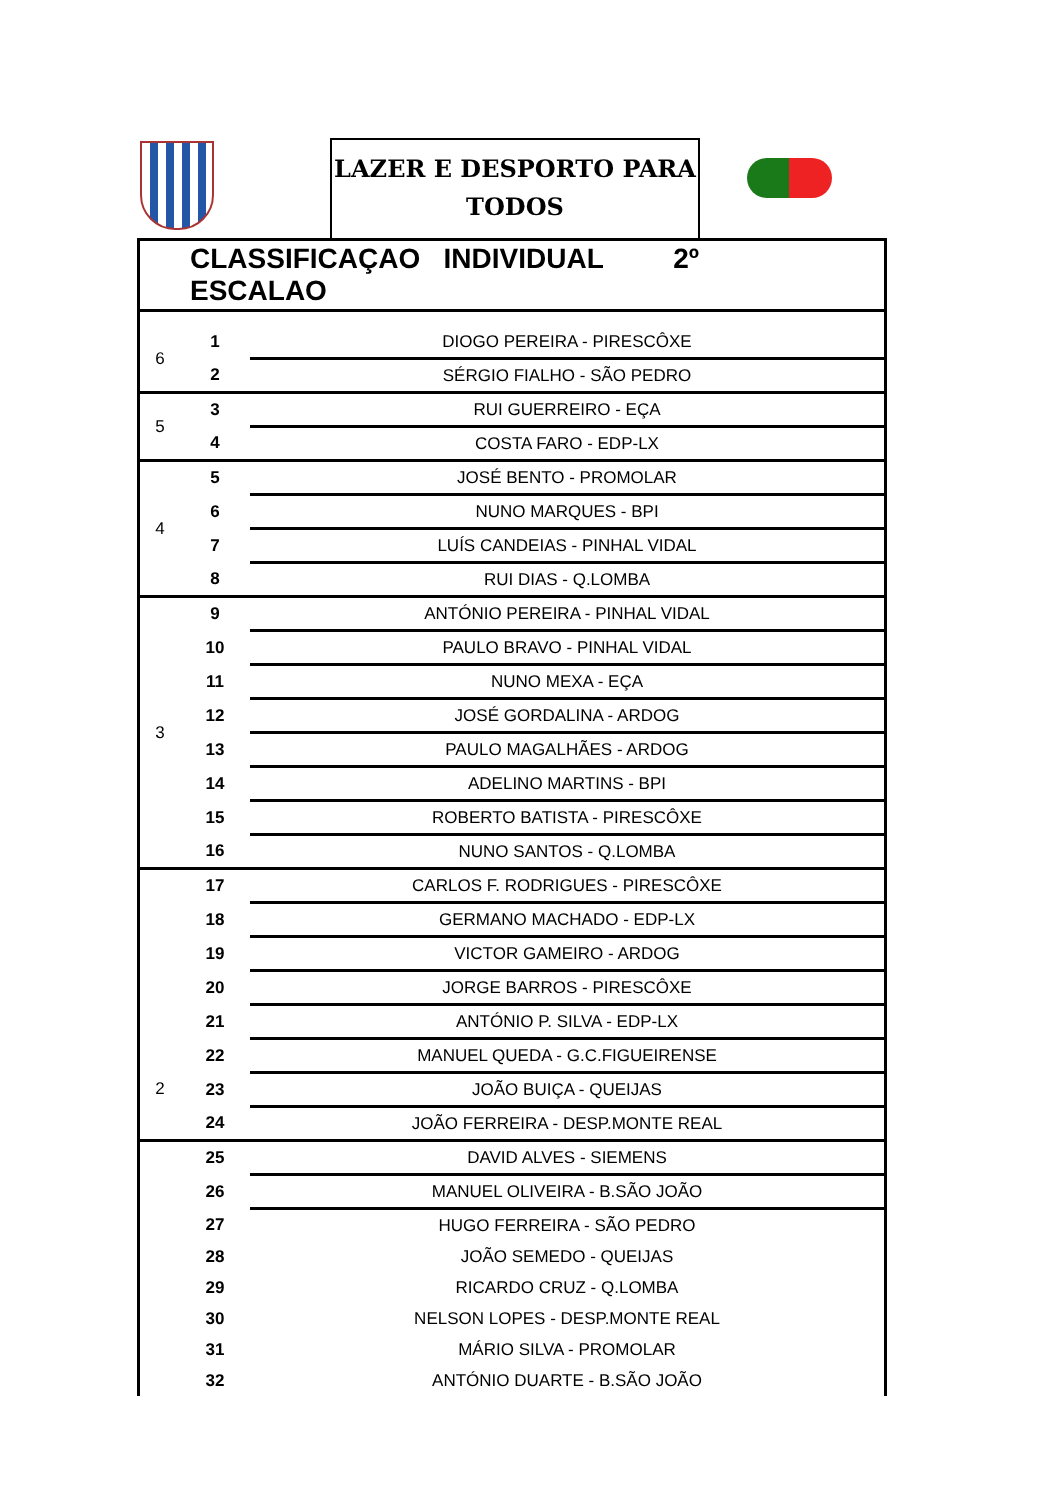LAZER E DESPORTO PARA
TODOS
| CLASSIFICAÇAO INDIVIDUAL 2º ESCALAO | | |
| --- | --- | --- |
| 6 | 1 | DIOGO PEREIRA - PIRESCÔXE |
| | 2 | SÉRGIO FIALHO - SÃO PEDRO |
| 5 | 3 | RUI GUERREIRO - EÇA |
| | 4 | COSTA FARO - EDP-LX |
| 4 | 5 | JOSÉ BENTO - PROMOLAR |
| | 6 | NUNO MARQUES - BPI |
| | 7 | LUÍS CANDEIAS - PINHAL VIDAL |
| | 8 | RUI DIAS - Q.LOMBA |
| 3 | 9 | ANTÓNIO PEREIRA - PINHAL VIDAL |
| | 10 | PAULO BRAVO - PINHAL VIDAL |
| | 11 | NUNO MEXA - EÇA |
| | 12 | JOSÉ GORDALINA - ARDOG |
| | 13 | PAULO MAGALHÃES - ARDOG |
| | 14 | ADELINO MARTINS - BPI |
| | 15 | ROBERTO BATISTA - PIRESCÔXE |
| | 16 | NUNO SANTOS - Q.LOMBA |
| 2 | 17 | CARLOS F. RODRIGUES - PIRESCÔXE |
| | 18 | GERMANO MACHADO - EDP-LX |
| | 19 | VICTOR GAMEIRO - ARDOG |
| | 20 | JORGE BARROS - PIRESCÔXE |
| | 21 | ANTÓNIO P. SILVA - EDP-LX |
| | 22 | MANUEL QUEDA - G.C.FIGUEIRENSE |
| | 23 | JOÃO BUIÇA - QUEIJAS |
| | 24 | JOÃO FERREIRA - DESP.MONTE REAL |
| | 25 | DAVID ALVES - SIEMENS |
| | 26 | MANUEL OLIVEIRA - B.SÃO JOÃO |
| | 27 | HUGO FERREIRA - SÃO PEDRO |
| | 28 | JOÃO SEMEDO - QUEIJAS |
| | 29 | RICARDO CRUZ - Q.LOMBA |
| | 30 | NELSON LOPES - DESP.MONTE REAL |
| | 31 | MÁRIO SILVA - PROMOLAR |
| | 32 | ANTÓNIO DUARTE - B.SÃO JOÃO |